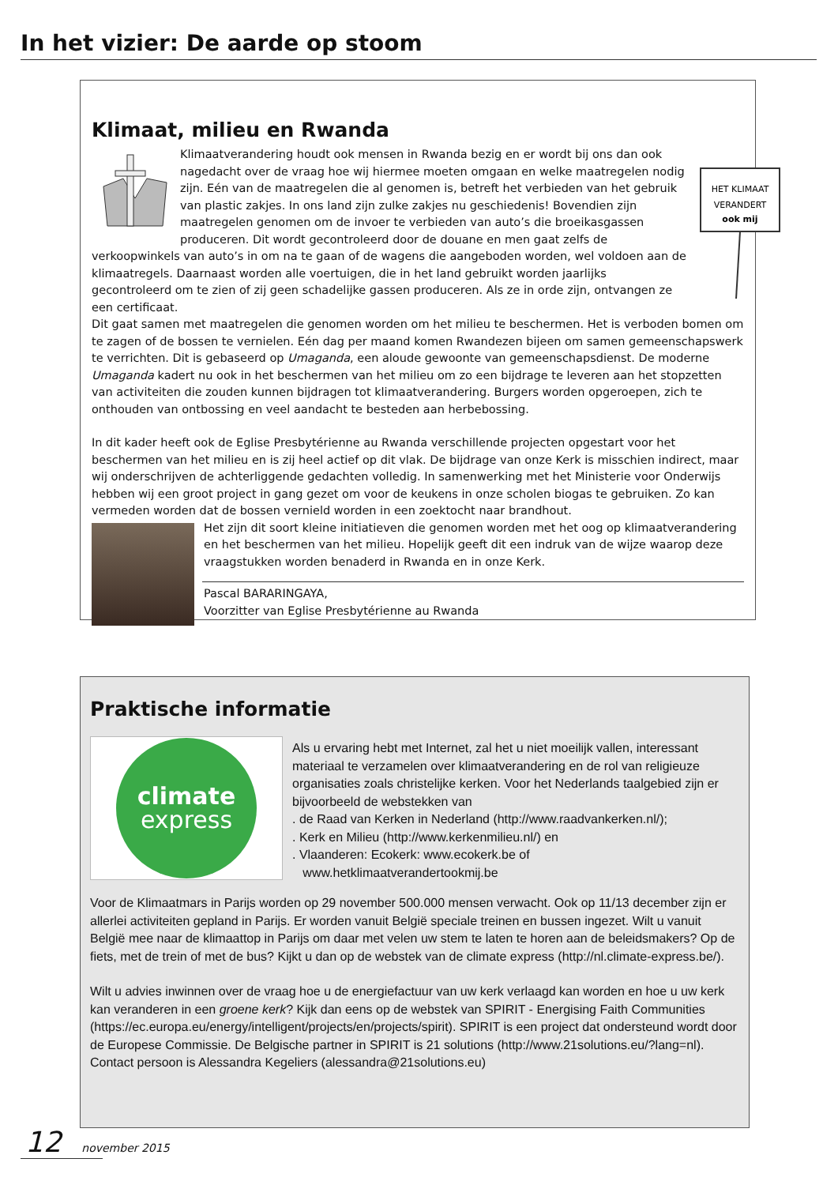In het vizier: De aarde op stoom
Klimaat, milieu en Rwanda
HET KLIMAAT
VERANDERT
ook mij
Klimaatverandering houdt ook mensen in Rwanda bezig en er wordt bij ons dan ook nagedacht over de vraag hoe wij hiermee moeten omgaan en welke maatregelen nodig zijn. Eén van de maatregelen die al genomen is, betreft het verbieden van het gebruik van plastic zakjes. In ons land zijn zulke zakjes nu geschiedenis! Bovendien zijn maatregelen genomen om de invoer te verbieden van auto’s die broeikasgassen produceren. Dit wordt gecontroleerd door de douane en men gaat zelfs de verkoopwinkels van auto’s in om na te gaan of de wagens die aangeboden worden, wel voldoen aan de klimaatregels. Daarnaast worden alle voertuigen, die in het land gebruikt worden jaarlijks gecontroleerd om te zien of zij geen schadelijke gassen produceren. Als ze in orde zijn, ontvangen ze een certificaat.
Dit gaat samen met maatregelen die genomen worden om het milieu te beschermen. Het is verboden bomen om te zagen of de bossen te vernielen. Eén dag per maand komen Rwandezen bijeen om samen gemeenschapswerk te verrichten. Dit is gebaseerd op Umaganda, een aloude gewoonte van gemeenschapsdienst. De moderne Umaganda kadert nu ook in het beschermen van het milieu om zo een bijdrage te leveren aan het stopzetten van activiteiten die zouden kunnen bijdragen tot klimaatverandering. Burgers worden opgeroepen, zich te onthouden van ontbossing en veel aandacht te besteden aan herbebossing.
In dit kader heeft ook de Eglise Presbytérienne au Rwanda verschillende projecten opgestart voor het beschermen van het milieu en is zij heel actief op dit vlak. De bijdrage van onze Kerk is misschien indirect, maar wij onderschrijven de achterliggende gedachten volledig. In samenwerking met het Ministerie voor Onderwijs hebben wij een groot project in gang gezet om voor de keukens in onze scholen biogas te gebruiken. Zo kan vermeden worden dat de bossen vernield worden in een zoektocht naar brandhout.
Het zijn dit soort kleine initiatieven die genomen worden met het oog op klimaatverandering en het beschermen van het milieu. Hopelijk geeft dit een indruk van de wijze waarop deze vraagstukken worden benaderd in Rwanda en in onze Kerk.
Pascal BARARINGAYA,
Voorzitter van Eglise Presbytérienne au Rwanda
Praktische informatie
climate
express
Als u ervaring hebt met Internet, zal het u niet moeilijk vallen, interessant materiaal te verzamelen over klimaatverandering en de rol van religieuze organisaties zoals christelijke kerken. Voor het Nederlands taalgebied zijn er bijvoorbeeld de webstekken van
. de Raad van Kerken in Nederland (http://www.raadvankerken.nl/);
. Kerk en Milieu (http://www.kerkenmilieu.nl/) en
. Vlaanderen: Ecokerk: www.ecokerk.be of
www.hetklimaatverandertookmij.be
Voor de Klimaatmars in Parijs worden op 29 november 500.000 mensen verwacht. Ook op 11/13 december zijn er allerlei activiteiten gepland in Parijs. Er worden vanuit België speciale treinen en bussen ingezet. Wilt u vanuit België mee naar de klimaattop in Parijs om daar met velen uw stem te laten te horen aan de beleidsmakers? Op de fiets, met de trein of met de bus? Kijkt u dan op de webstek van de climate express (http://nl.climate-express.be/).
Wilt u advies inwinnen over de vraag hoe u de energiefactuur van uw kerk verlaagd kan worden en hoe u uw kerk kan veranderen in een groene kerk? Kijk dan eens op de webstek van SPIRIT - Energising Faith Communities (https://ec.europa.eu/energy/intelligent/projects/en/projects/spirit). SPIRIT is een project dat ondersteund wordt door de Europese Commissie. De Belgische partner in SPIRIT is 21 solutions (http://www.21solutions.eu/?lang=nl). Contact persoon is Alessandra Kegeliers (alessandra@21solutions.eu)
12 november 2015